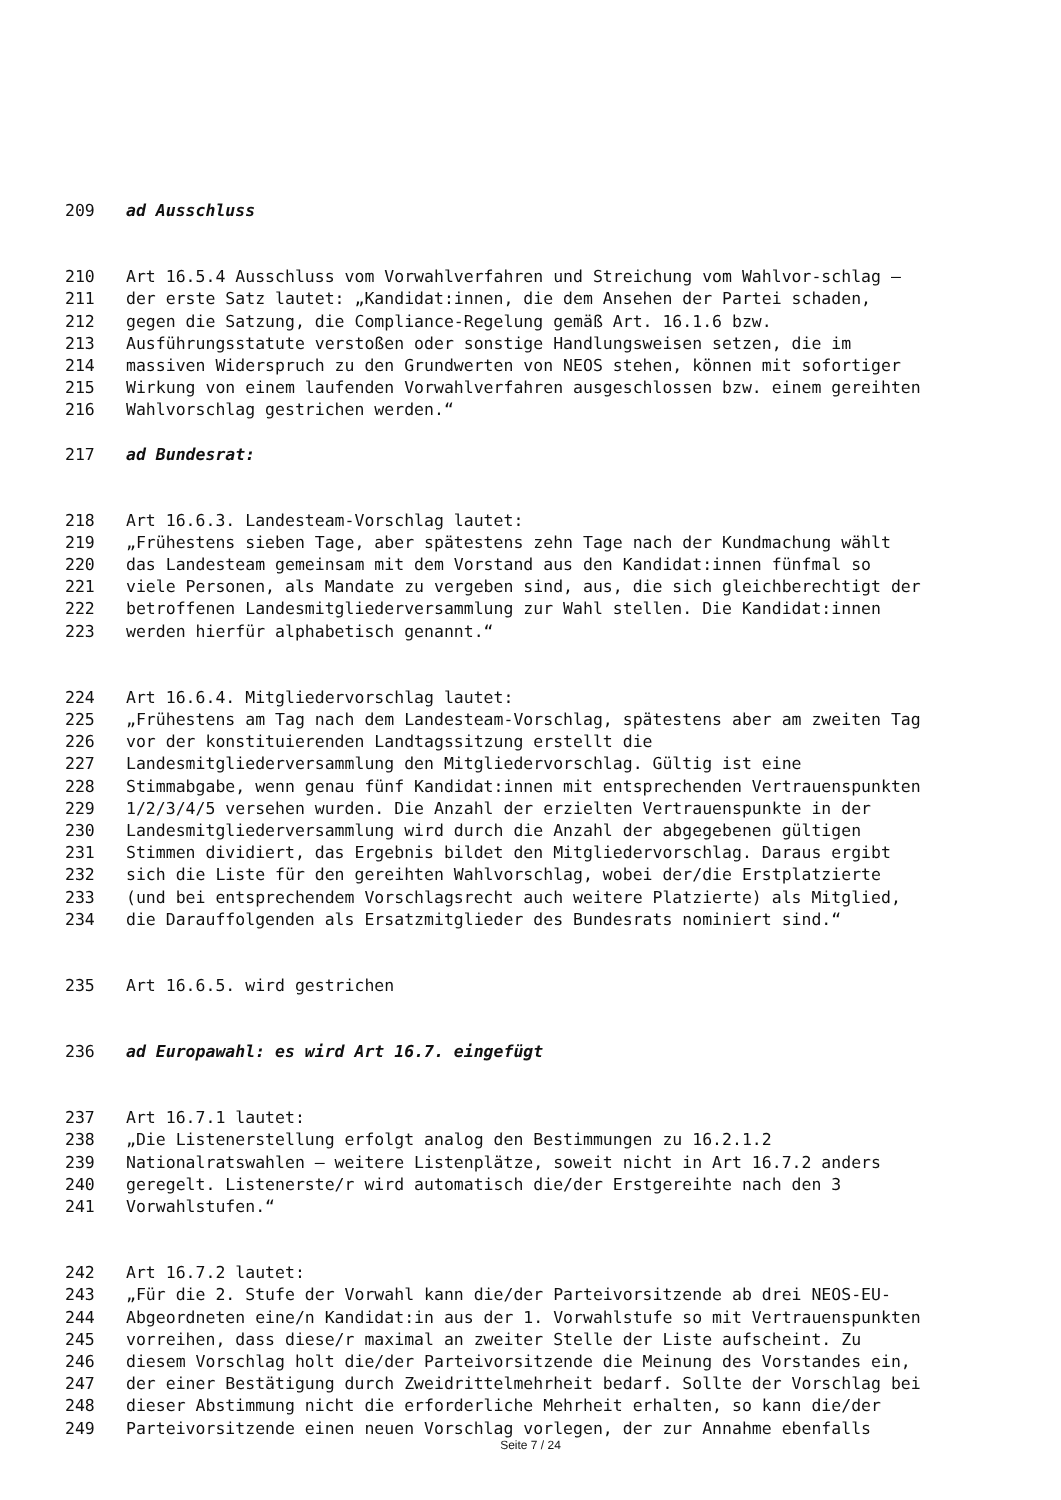209 ad Ausschluss
210 Art 16.5.4 Ausschluss vom Vorwahlverfahren und Streichung vom Wahlvor-schlag –
211 der erste Satz lautet: „Kandidat:innen, die dem Ansehen der Partei schaden,
212 gegen die Satzung, die Compliance-Regelung gemäß Art. 16.1.6 bzw.
213 Ausführungsstatute verstoßen oder sonstige Handlungsweisen setzen, die im
214 massiven Widerspruch zu den Grundwerten von NEOS stehen, können mit sofortiger
215 Wirkung von einem laufenden Vorwahlverfahren ausgeschlossen bzw. einem gereihten
216 Wahlvorschlag gestrichen werden.“
217 ad Bundesrat:
218 Art 16.6.3. Landesteam-Vorschlag lautet:
219 „Frühestens sieben Tage, aber spätestens zehn Tage nach der Kundmachung wählt
220 das Landesteam gemeinsam mit dem Vorstand aus den Kandidat:innen fünfmal so
221 viele Personen, als Mandate zu vergeben sind, aus, die sich gleichberechtigt der
222 betroffenen Landesmitgliederversammlung zur Wahl stellen. Die Kandidat:innen
223 werden hierfür alphabetisch genannt.“
224 Art 16.6.4. Mitgliedervorschlag lautet:
225 „Frühestens am Tag nach dem Landesteam-Vorschlag, spätestens aber am zweiten Tag
226 vor der konstituierenden Landtagssitzung erstellt die
227 Landesmitgliederversammlung den Mitgliedervorschlag. Gültig ist eine
228 Stimmabgabe, wenn genau fünf Kandidat:innen mit entsprechenden Vertrauenspunkten
229 1/2/3/4/5 versehen wurden. Die Anzahl der erzielten Vertrauenspunkte in der
230 Landesmitgliederversammlung wird durch die Anzahl der abgegebenen gültigen
231 Stimmen dividiert, das Ergebnis bildet den Mitgliedervorschlag. Daraus ergibt
232 sich die Liste für den gereihten Wahlvorschlag, wobei der/die Erstplatzierte
233 (und bei entsprechendem Vorschlagsrecht auch weitere Platzierte) als Mitglied,
234 die Darauffolgenden als Ersatzmitglieder des Bundesrats nominiert sind.“
235 Art 16.6.5. wird gestrichen
236 ad Europawahl: es wird Art 16.7. eingefügt
237 Art 16.7.1 lautet:
238 „Die Listenerstellung erfolgt analog den Bestimmungen zu 16.2.1.2
239 Nationalratswahlen – weitere Listenplätze, soweit nicht in Art 16.7.2 anders
240 geregelt. Listenerste/r wird automatisch die/der Erstgereihte nach den 3
241 Vorwahlstufen.“
242 Art 16.7.2 lautet:
243 „Für die 2. Stufe der Vorwahl kann die/der Parteivorsitzende ab drei NEOS-EU-
244 Abgeordneten eine/n Kandidat:in aus der 1. Vorwahlstufe so mit Vertrauenspunkten
245 vorreihen, dass diese/r maximal an zweiter Stelle der Liste aufscheint. Zu
246 diesem Vorschlag holt die/der Parteivorsitzende die Meinung des Vorstandes ein,
247 der einer Bestätigung durch Zweidrittelmehrheit bedarf. Sollte der Vorschlag bei
248 dieser Abstimmung nicht die erforderliche Mehrheit erhalten, so kann die/der
249 Parteivorsitzende einen neuen Vorschlag vorlegen, der zur Annahme ebenfalls
Seite 7 / 24